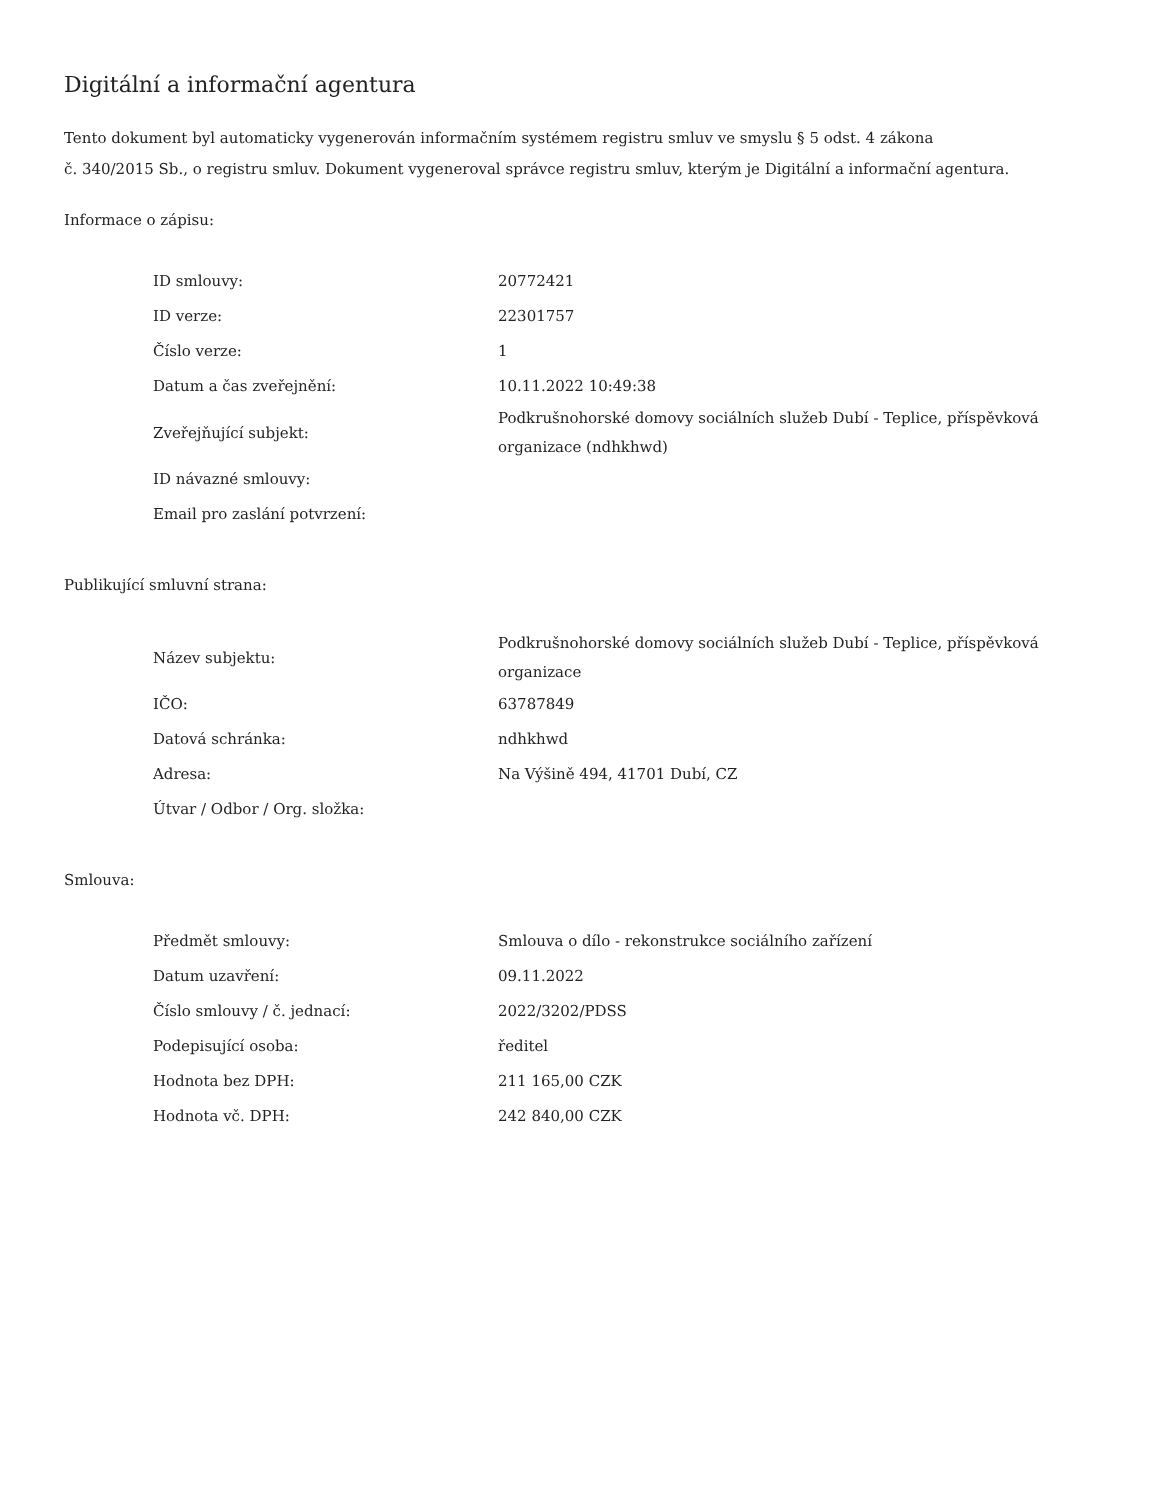Digitální a informační agentura
Tento dokument byl automaticky vygenerován informačním systémem registru smluv ve smyslu § 5 odst. 4 zákona
č. 340/2015 Sb., o registru smluv. Dokument vygeneroval správce registru smluv, kterým je Digitální a informační agentura.
Informace o zápisu:
| ID smlouvy: | 20772421 |
| ID verze: | 22301757 |
| Číslo verze: | 1 |
| Datum a čas zveřejnění: | 10.11.2022 10:49:38 |
| Zveřejňující subjekt: | Podkrušnohorské domovy sociálních služeb Dubí - Teplice, příspěvková organizace (ndhkhwd) |
| ID návazné smlouvy: | |
| Email pro zaslání potvrzení: | |
Publikující smluvní strana:
| Název subjektu: | Podkrušnohorské domovy sociálních služeb Dubí - Teplice, příspěvková organizace |
| IČO: | 63787849 |
| Datová schránka: | ndhkhwd |
| Adresa: | Na Výšině 494, 41701 Dubí, CZ |
| Útvar / Odbor / Org. složka: | |
Smlouva:
| Předmět smlouvy: | Smlouva o dílo - rekonstrukce sociálního zařízení |
| Datum uzavření: | 09.11.2022 |
| Číslo smlouvy / č. jednací: | 2022/3202/PDSS |
| Podepisující osoba: | ředitel |
| Hodnota bez DPH: | 211 165,00 CZK |
| Hodnota vč. DPH: | 242 840,00 CZK |